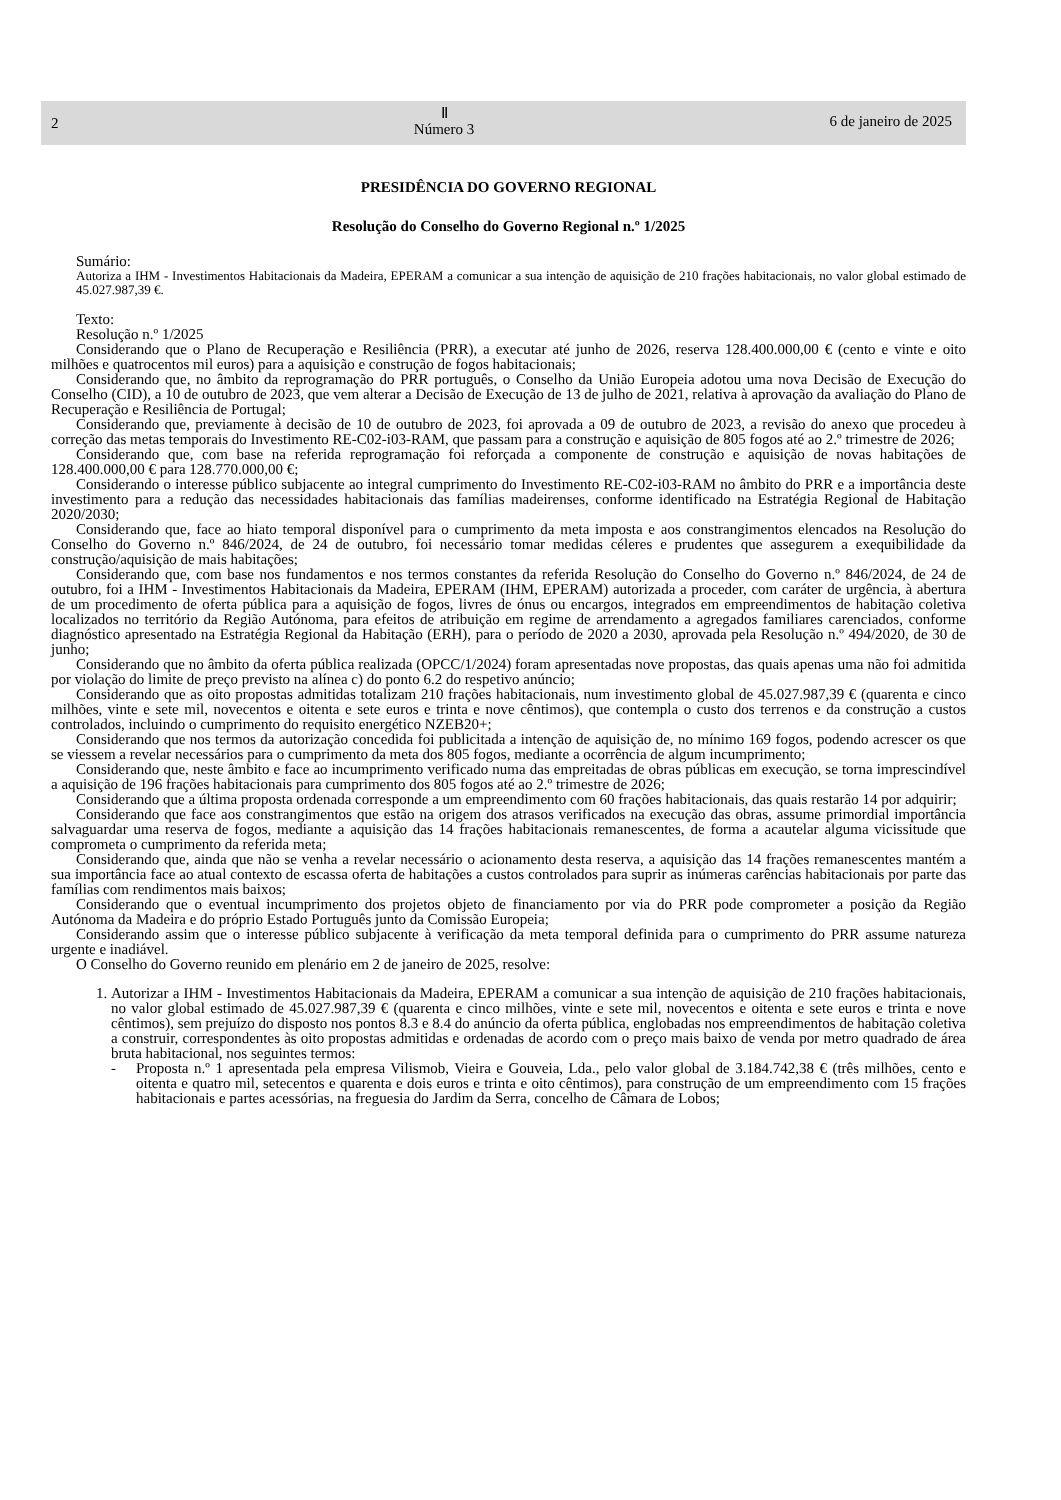2
Ⅱ
Número 3
6 de janeiro de 2025
PRESIDÊNCIA DO GOVERNO REGIONAL
Resolução do Conselho do Governo Regional n.º 1/2025
Sumário:
Autoriza a IHM - Investimentos Habitacionais da Madeira, EPERAM a comunicar a sua intenção de aquisição de 210 frações habitacionais, no valor global estimado de 45.027.987,39 €.
Texto:
Resolução n.º 1/2025
Considerando que o Plano de Recuperação e Resiliência (PRR), a executar até junho de 2026, reserva 128.400.000,00 € (cento e vinte e oito milhões e quatrocentos mil euros) para a aquisição e construção de fogos habitacionais;
Considerando que, no âmbito da reprogramação do PRR português, o Conselho da União Europeia adotou uma nova Decisão de Execução do Conselho (CID), a 10 de outubro de 2023, que vem alterar a Decisão de Execução de 13 de julho de 2021, relativa à aprovação da avaliação do Plano de Recuperação e Resiliência de Portugal;
Considerando que, previamente à decisão de 10 de outubro de 2023, foi aprovada a 09 de outubro de 2023, a revisão do anexo que procedeu à correção das metas temporais do Investimento RE-C02-i03-RAM, que passam para a construção e aquisição de 805 fogos até ao 2.º trimestre de 2026;
Considerando que, com base na referida reprogramação foi reforçada a componente de construção e aquisição de novas habitações de 128.400.000,00 € para 128.770.000,00 €;
Considerando o interesse público subjacente ao integral cumprimento do Investimento RE-C02-i03-RAM no âmbito do PRR e a importância deste investimento para a redução das necessidades habitacionais das famílias madeirenses, conforme identificado na Estratégia Regional de Habitação 2020/2030;
Considerando que, face ao hiato temporal disponível para o cumprimento da meta imposta e aos constrangimentos elencados na Resolução do Conselho do Governo n.º 846/2024, de 24 de outubro, foi necessário tomar medidas céleres e prudentes que assegurem a exequibilidade da construção/aquisição de mais habitações;
Considerando que, com base nos fundamentos e nos termos constantes da referida Resolução do Conselho do Governo n.º 846/2024, de 24 de outubro, foi a IHM - Investimentos Habitacionais da Madeira, EPERAM (IHM, EPERAM) autorizada a proceder, com caráter de urgência, à abertura de um procedimento de oferta pública para a aquisição de fogos, livres de ónus ou encargos, integrados em empreendimentos de habitação coletiva localizados no território da Região Autónoma, para efeitos de atribuição em regime de arrendamento a agregados familiares carenciados, conforme diagnóstico apresentado na Estratégia Regional da Habitação (ERH), para o período de 2020 a 2030, aprovada pela Resolução n.º 494/2020, de 30 de junho;
Considerando que no âmbito da oferta pública realizada (OPCC/1/2024) foram apresentadas nove propostas, das quais apenas uma não foi admitida por violação do limite de preço previsto na alínea c) do ponto 6.2 do respetivo anúncio;
Considerando que as oito propostas admitidas totalizam 210 frações habitacionais, num investimento global de 45.027.987,39 € (quarenta e cinco milhões, vinte e sete mil, novecentos e oitenta e sete euros e trinta e nove cêntimos), que contempla o custo dos terrenos e da construção a custos controlados, incluindo o cumprimento do requisito energético NZEB20+;
Considerando que nos termos da autorização concedida foi publicitada a intenção de aquisição de, no mínimo 169 fogos, podendo acrescer os que se viessem a revelar necessários para o cumprimento da meta dos 805 fogos, mediante a ocorrência de algum incumprimento;
Considerando que, neste âmbito e face ao incumprimento verificado numa das empreitadas de obras públicas em execução, se torna imprescindível a aquisição de 196 frações habitacionais para cumprimento dos 805 fogos até ao 2.º trimestre de 2026;
Considerando que a última proposta ordenada corresponde a um empreendimento com 60 frações habitacionais, das quais restarão 14 por adquirir;
Considerando que face aos constrangimentos que estão na origem dos atrasos verificados na execução das obras, assume primordial importância salvaguardar uma reserva de fogos, mediante a aquisição das 14 frações habitacionais remanescentes, de forma a acautelar alguma vicissitude que comprometa o cumprimento da referida meta;
Considerando que, ainda que não se venha a revelar necessário o acionamento desta reserva, a aquisição das 14 frações remanescentes mantém a sua importância face ao atual contexto de escassa oferta de habitações a custos controlados para suprir as inúmeras carências habitacionais por parte das famílias com rendimentos mais baixos;
Considerando que o eventual incumprimento dos projetos objeto de financiamento por via do PRR pode comprometer a posição da Região Autónoma da Madeira e do próprio Estado Português junto da Comissão Europeia;
Considerando assim que o interesse público subjacente à verificação da meta temporal definida para o cumprimento do PRR assume natureza urgente e inadiável.
O Conselho do Governo reunido em plenário em 2 de janeiro de 2025, resolve:
1. Autorizar a IHM - Investimentos Habitacionais da Madeira, EPERAM a comunicar a sua intenção de aquisição de 210 frações habitacionais, no valor global estimado de 45.027.987,39 € (quarenta e cinco milhões, vinte e sete mil, novecentos e oitenta e sete euros e trinta e nove cêntimos), sem prejuízo do disposto nos pontos 8.3 e 8.4 do anúncio da oferta pública, englobadas nos empreendimentos de habitação coletiva a construir, correspondentes às oito propostas admitidas e ordenadas de acordo com o preço mais baixo de venda por metro quadrado de área bruta habitacional, nos seguintes termos:
- Proposta n.º 1 apresentada pela empresa Vilismob, Vieira e Gouveia, Lda., pelo valor global de 3.184.742,38 € (três milhões, cento e oitenta e quatro mil, setecentos e quarenta e dois euros e trinta e oito cêntimos), para construção de um empreendimento com 15 frações habitacionais e partes acessórias, na freguesia do Jardim da Serra, concelho de Câmara de Lobos;